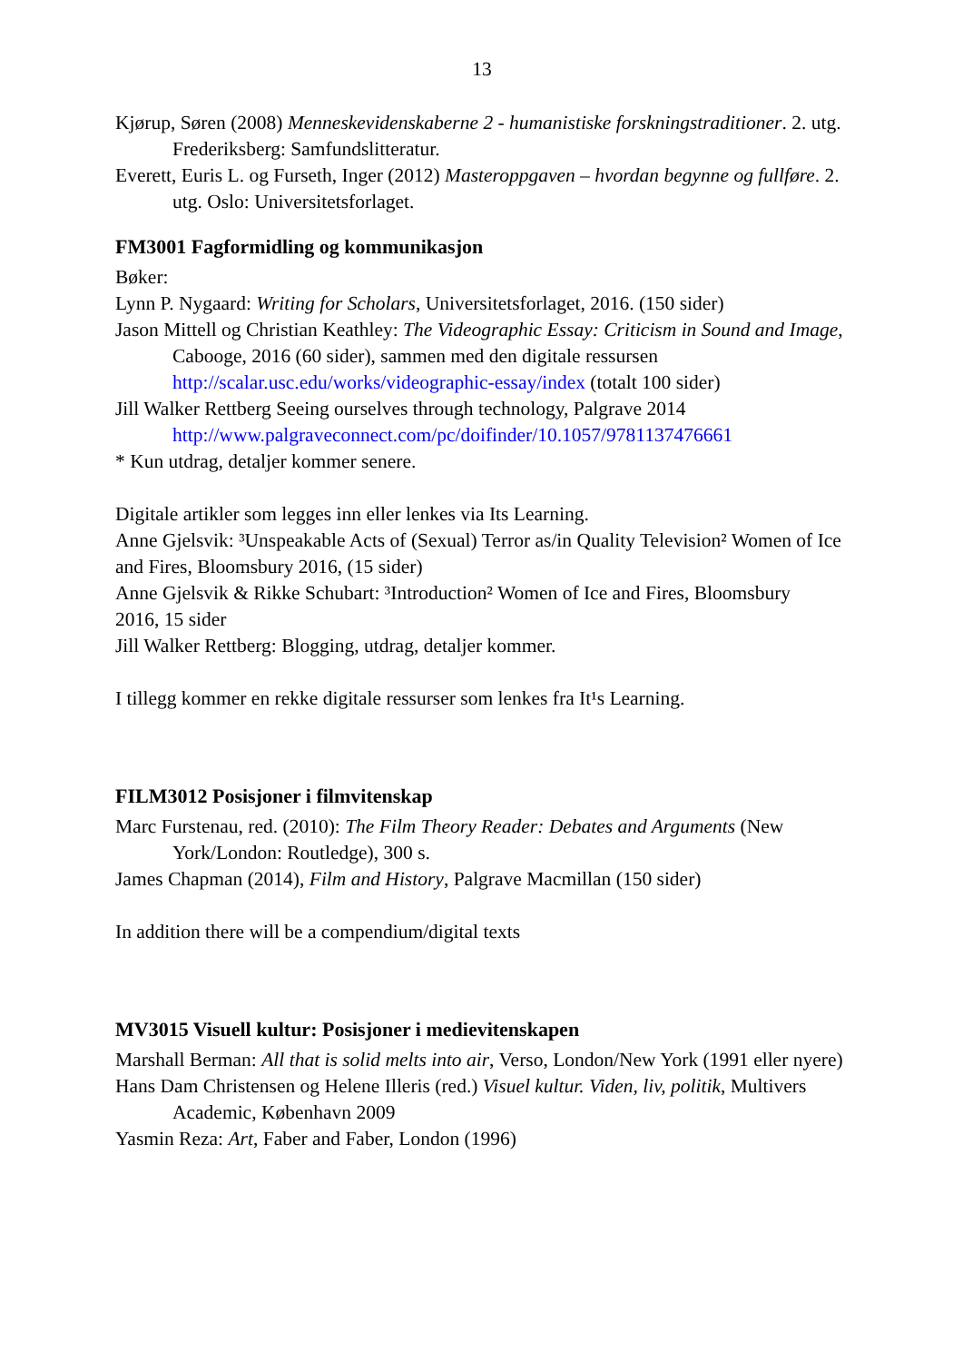13
Kjørup, Søren (2008) Menneskevidenskaberne 2 - humanistiske forskningstraditioner. 2. utg. Frederiksberg: Samfundslitteratur.
Everett, Euris L. og Furseth, Inger (2012) Masteroppgaven – hvordan begynne og fullføre. 2. utg. Oslo: Universitetsforlaget.
FM3001 Fagformidling og kommunikasjon
Bøker:
Lynn P. Nygaard: Writing for Scholars, Universitetsforlaget, 2016. (150 sider)
Jason Mittell og Christian Keathley: The Videographic Essay: Criticism in Sound and Image, Cabooge, 2016 (60 sider), sammen med den digitale ressursen http://scalar.usc.edu/works/videographic-essay/index (totalt 100 sider)
Jill Walker Rettberg Seeing ourselves through technology, Palgrave 2014 http://www.palgraveconnect.com/pc/doifinder/10.1057/9781137476661
* Kun utdrag, detaljer kommer senere.
Digitale artikler som legges inn eller lenkes via Its Learning.
Anne Gjelsvik: ³Unspeakable Acts of (Sexual) Terror as/in Quality Television² Women of Ice and Fires, Bloomsbury 2016, (15 sider)
Anne Gjelsvik & Rikke Schubart: ³Introduction² Women of Ice and Fires, Bloomsbury
2016, 15 sider
Jill Walker Rettberg: Blogging, utdrag, detaljer kommer.
I tillegg kommer en rekke digitale ressurser som lenkes fra It¹s Learning.
FILM3012 Posisjoner i filmvitenskap
Marc Furstenau, red. (2010): The Film Theory Reader: Debates and Arguments (New York/London: Routledge), 300 s.
James Chapman (2014), Film and History, Palgrave Macmillan (150 sider)
In addition there will be a compendium/digital texts
MV3015 Visuell kultur: Posisjoner i medievitenskapen
Marshall Berman: All that is solid melts into air, Verso, London/New York (1991 eller nyere)
Hans Dam Christensen og Helene Illeris (red.) Visuel kultur. Viden, liv, politik, Multivers Academic, København 2009
Yasmin Reza: Art, Faber and Faber, London (1996)